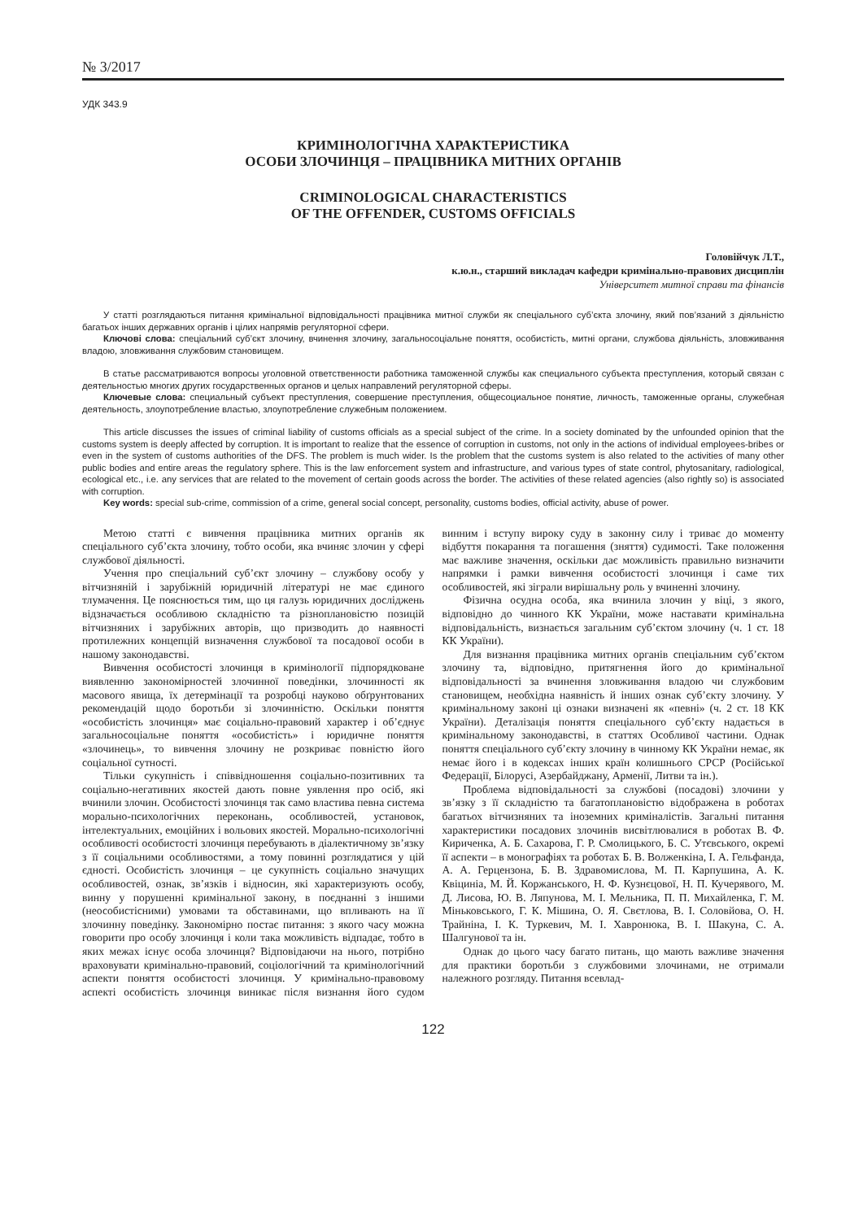№ 3/2017
УДК 343.9
КРИМІНОЛОГІЧНА ХАРАКТЕРИСТИКА
ОСОБИ ЗЛОЧИНЦЯ – ПРАЦІВНИКА МИТНИХ ОРГАНІВ
CRIMINOLOGICAL CHARACTERISTICS
OF THE OFFENDER, CUSTOMS OFFICIALS
Головійчук Л.Т.,
к.ю.н., старший викладач кафедри кримінально-правових дисциплін
Університет митної справи та фінансів
У статті розглядаються питання кримінальної відповідальності працівника митної служби як спеціального суб’єкта злочину, який пов’язаний з діяльністю багатьох інших державних органів і цілих напрямів регуляторної сфери.
Ключові слова: спеціальний суб’єкт злочину, вчинення злочину, загальносоціальне поняття, особистість, митні органи, службова діяльність, зловживання владою, зловживання службовим становищем.
В статье рассматриваются вопросы уголовной ответственности работника таможенной службы как специального субъекта преступления, который связан с деятельностью многих других государственных органов и целых направлений регуляторной сферы.
Ключевые слова: специальный субъект преступления, совершение преступления, общесоциальное понятие, личность, таможенные органы, служебная деятельность, злоупотребление властью, злоупотребление служебным положением.
This article discusses the issues of criminal liability of customs officials as a special subject of the crime. In a society dominated by the unfounded opinion that the customs system is deeply affected by corruption. It is important to realize that the essence of corruption in customs, not only in the actions of individual employees-bribes or even in the system of customs authorities of the DFS. The problem is much wider. Is the problem that the customs system is also related to the activities of many other public bodies and entire areas the regulatory sphere. This is the law enforcement system and infrastructure, and various types of state control, phytosanitary, radiological, ecological etc., i.e. any services that are related to the movement of certain goods across the border. The activities of these related agencies (also rightly so) is associated with corruption.
Key words: special sub-crime, commission of a crime, general social concept, personality, customs bodies, official activity, abuse of power.
Метою статті є вивчення працівника митних органів як спеціального суб’єкта злочину, тобто особи, яка вчиняє злочин у сфері службової діяльності.
Учення про спеціальний суб’єкт злочину – службову особу у вітчизняній і зарубіжній юридичній літературі не має єдиного тлумачення. Це пояснюється тим, що ця галузь юридичних досліджень відзначається особливою складністю та різноплановістю позицій вітчизняних і зарубіжних авторів, що призводить до наявності протилежних концепцій визначення службової та посадової особи в нашому законодавстві.
Вивчення особистості злочинця в кримінології підпорядковане виявленню закономірностей злочинної поведінки, злочинності як масового явища, їх детермінації та розробці науково обґрунтованих рекомендацій щодо боротьби зі злочинністю. Оскільки поняття «особистість злочинця» має соціально-правовий характер і об’єднує загальносоціальне поняття «особистість» і юридичне поняття «злочинець», то вивчення злочину не розкриває повністю його соціальної сутності.
Тільки сукупність і співвідношення соціально-позитивних та соціально-негативних якостей дають повне уявлення про осіб, які вчинили злочин. Особистості злочинця так само властива певна система морально-психологічних переконань, особливостей, установок, інтелектуальних, емоційних і вольових якостей. Морально-психологічні особливості особистості злочинця перебувають в діалектичному зв’язку з її соціальними особливостями, а тому повинні розглядатися у цій єдності. Особистість злочинця – це сукупність соціально значущих особливостей, ознак, зв’язків і відносин, які характеризують особу, винну у порушенні кримінальної закону, в поєднанні з іншими (неособистісними) умовами та обставинами, що впливають на її злочинну поведінку. Закономірно постає питання: з якого часу можна говорити про особу злочинця і коли така можливість відпадає, тобто в яких межах існує особа злочинця? Відповідаючи на нього, потрібно враховувати кримінально-правовий, соціологічний та кримінологічний аспекти поняття особистості злочинця. У кримінально-правовому аспекті особистість злочинця виникає після визнання його судом винним і вступу вироку суду в законну силу і триває до моменту відбуття покарання та погашення (зняття) судимості. Таке положення має важливе значення, оскільки дає можливість правильно визначити напрямки і рамки вивчення особистості злочинця і саме тих особливостей, які зіграли вирішальну роль у вчиненні злочину.
Фізична осудна особа, яка вчинила злочин у віці, з якого, відповідно до чинного КК України, може наставати кримінальна відповідальність, визнається загальним суб’єктом злочину (ч. 1 ст. 18 КК України).
Для визнання працівника митних органів спеціальним суб’єктом злочину та, відповідно, притягнення його до кримінальної відповідальності за вчинення зловживання владою чи службовим становищем, необхідна наявність й інших ознак суб’єкту злочину. У кримінальному законі ці ознаки визначені як «певні» (ч. 2 ст. 18 КК України). Деталізація поняття спеціального суб’єкту надається в кримінальному законодавстві, в статтях Особливої частини. Однак поняття спеціального суб’єкту злочину в чинному КК України немає, як немає його і в кодексах інших країн колишнього СРСР (Російської Федерації, Білорусі, Азербайджану, Арменії, Литви та ін.).
Проблема відповідальності за службові (посадові) злочини у зв’язку з її складністю та багатоплановістю відображена в роботах багатьох вітчизняних та іноземних криміналістів. Загальні питання характеристики посадових злочинів висвітлювалися в роботах В. Ф. Кириченка, А. Б. Сахарова, Г. Р. Смолицького, Б. С. Утєвського, окремі її аспекти – в монографіях та роботах Б. В. Волженкіна, І. А. Гельфанда, А. А. Герцензона, Б. В. Здравомислова, М. П. Карпушина, А. К. Квіциніа, М. Й. Коржанського, Н. Ф. Кузнєцової, Н. П. Кучерявого, М. Д. Лисова, Ю. В. Ляпунова, М. І. Мельника, П. П. Михайленка, Г. М. Міньковського, Г. К. Мішина, О. Я. Свєтлова, В. І. Соловйова, О. Н. Трайніна, І. К. Туркевич, М. І. Хавронюка, В. І. Шакуна, С. А. Шалгунової та ін.
Однак до цього часу багато питань, що мають важливе значення для практики боротьби з службовими злочинами, не отримали належного розгляду. Питання всевлад-
122